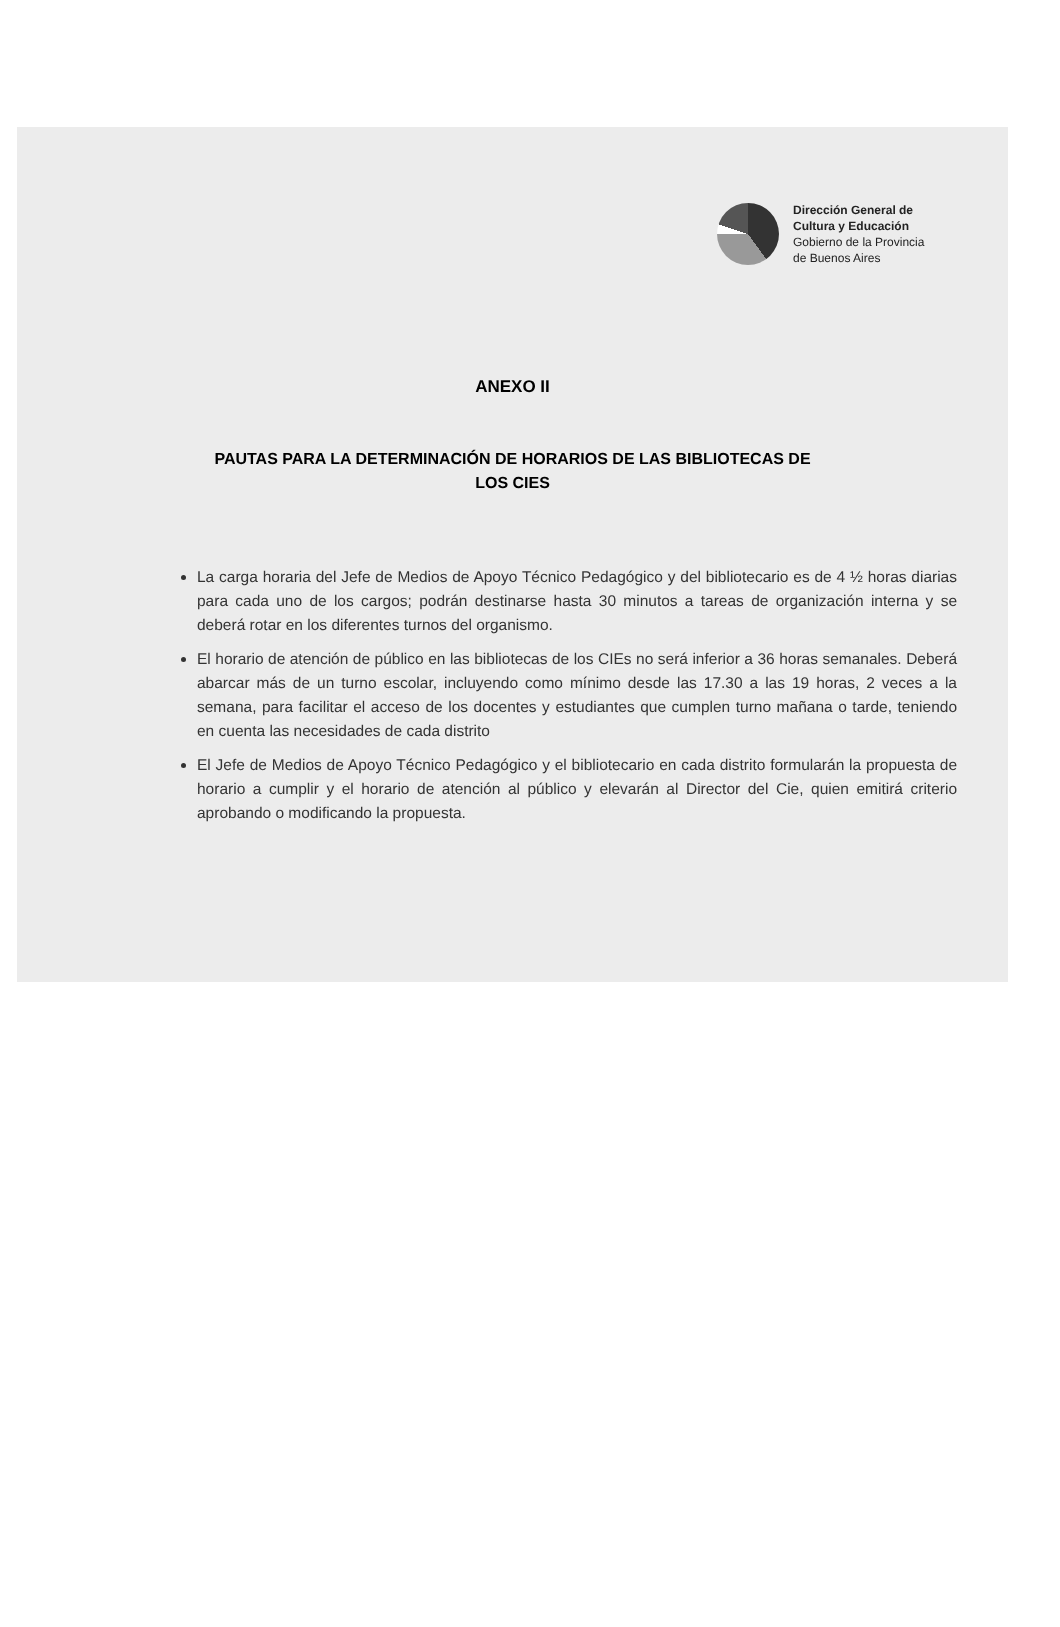Dirección General de
Cultura y Educación
Gobierno de la Provincia
de Buenos Aires
ANEXO II
PAUTAS PARA LA DETERMINACIÓN DE HORARIOS DE LAS BIBLIOTECAS DE
LOS CIES
La carga horaria del Jefe de Medios de Apoyo Técnico Pedagógico y del bibliotecario es de 4 ½ horas diarias para cada uno de los cargos; podrán destinarse hasta 30 minutos a tareas de organización interna y se deberá rotar en los diferentes turnos del organismo.
El horario de atención de público en las bibliotecas de los CIEs no será inferior a 36 horas semanales. Deberá abarcar más de un turno escolar, incluyendo como mínimo desde las 17.30 a las 19 horas, 2 veces a la semana, para facilitar el acceso de los docentes y estudiantes que cumplen turno mañana o tarde, teniendo en cuenta las necesidades de cada distrito
El Jefe de Medios de Apoyo Técnico Pedagógico y el bibliotecario en cada distrito formularán la propuesta de horario a cumplir y el horario de atención al público y elevarán al Director del Cie, quien emitirá criterio aprobando o modificando la propuesta.